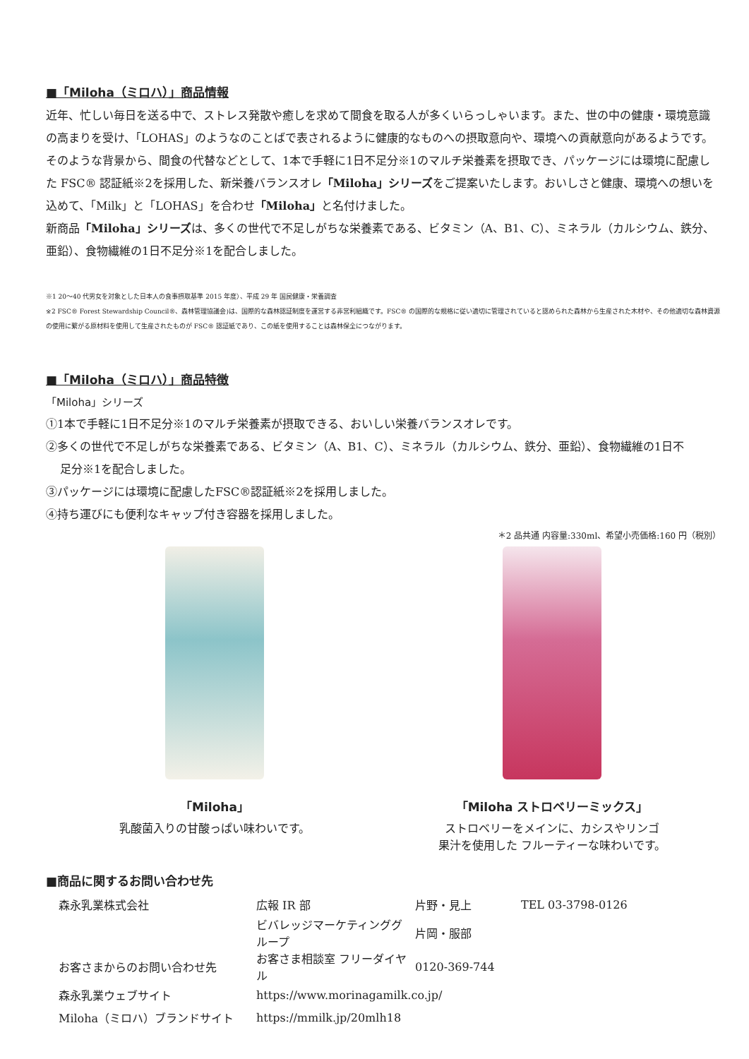■「Miloha（ミロハ）」商品情報
近年、忙しい毎日を送る中で、ストレス発散や癒しを求めて間食を取る人が多くいらっしゃいます。また、世の中の健康・環境意識の高まりを受け、「LOHAS」のようなのことばで表されるように健康的なものへの摂取意向や、環境への貢献意向があるようです。そのような背景から、間食の代替などとして、1本で手軽に1日不足分※1のマルチ栄養素を摂取でき、パッケージには環境に配慮した FSC® 認証紙※2を採用した、新栄養バランスオレ「Miloha」シリーズをご提案いたします。おいしさと健康、環境への想いを込めて、「Milk」と「LOHAS」を合わせ「Miloha」と名付けました。
新商品「Miloha」シリーズは、多くの世代で不足しがちな栄養素である、ビタミン（A、B1、C）、ミネラル（カルシウム、鉄分、亜鉛）、食物繊維の1日不足分※1を配合しました。
※1 20～40 代男女を対象とした日本人の食事摂取基準 2015 年度）、平成 29 年 国民健康・栄養調査
※2 FSC® Forest Stewardship Council®、森林管理協議会)は、国際的な森林認証制度を運営する非営利組織です。FSC® の国際的な規格に従い適切に管理されていると認められた森林から生産された木材や、その他適切な森林資源の使用に繋がる原材料を使用して生産されたものが FSC® 認証紙であり、この紙を使用することは森林保全につながります。
■「Miloha（ミロハ）」商品特徴
「Miloha」シリーズ
①1本で手軽に1日不足分※1のマルチ栄養素が摂取できる、おいしい栄養バランスオレです。
②多くの世代で不足しがちな栄養素である、ビタミン（A、B1、C）、ミネラル（カルシウム、鉄分、亜鉛）、食物繊維の1日不
足分※1を配合しました。
③パッケージには環境に配慮したFSC®認証紙※2を採用しました。
④持ち運びにも便利なキャップ付き容器を採用しました。
＊2 品共通 内容量:330ml、希望小売価格:160 円（税別）
「Miloha」
乳酸菌入りの甘酸っぱい味わいです。
「Miloha ストロベリーミックス」
ストロベリーをメインに、カシスやリンゴ
果汁を使用した フルーティーな味わいです。
■商品に関するお問い合わせ先
| 森永乳業株式会社 | 広報 IR 部 | 片野・見上 | TEL 03-3798-0126 |
| | ビバレッジマーケティンググループ | 片岡・服部 | |
| お客さまからのお問い合わせ先 | お客さま相談室 フリーダイヤル | 0120-369-744 | |
| 森永乳業ウェブサイト | https://www.morinagamilk.co.jp/ | | |
| Miloha（ミロハ）ブランドサイト | https://mmilk.jp/20mlh18 | | |